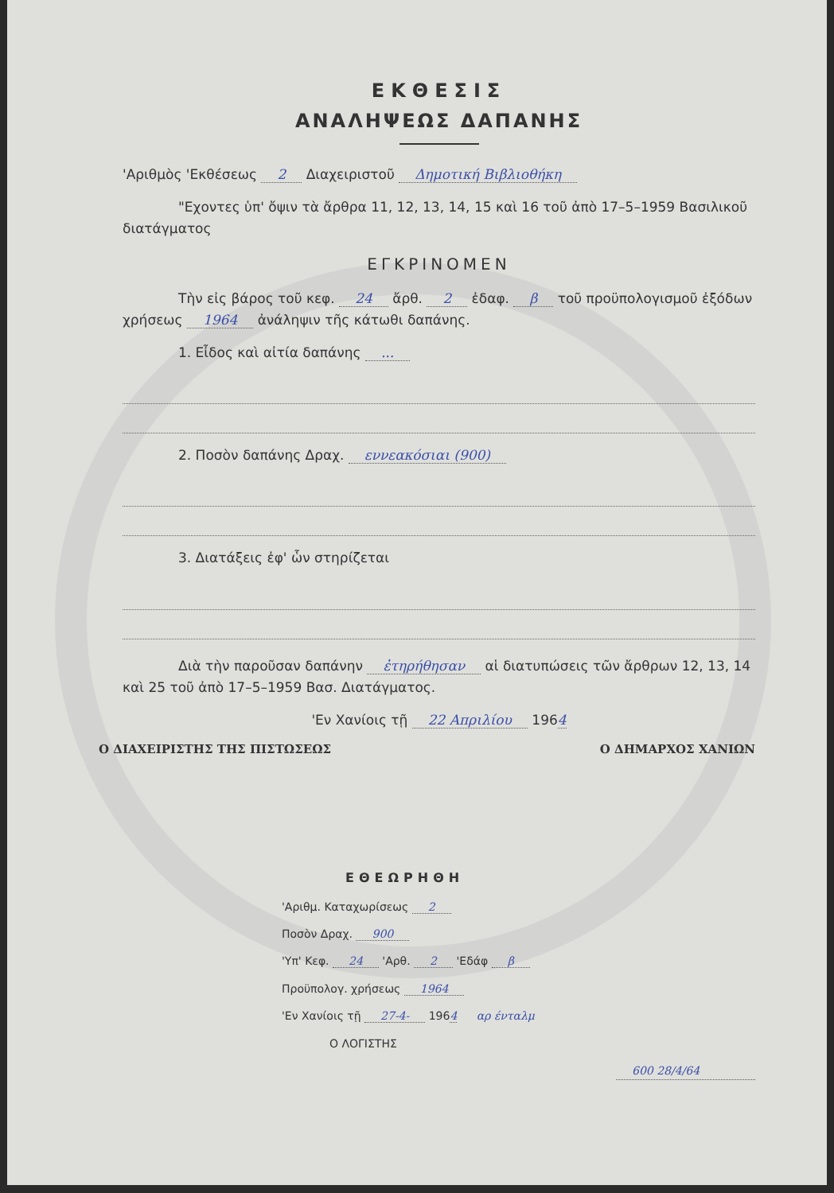ΕΚΘΕΣΙΣ
ΑΝΑΛΗΨΕΩΣ ΔΑΠΑΝΗΣ
'Αριθμὸς 'Εκθέσεως 2 Διαχειριστοῦ Δημοτική Βιβλιοθήκη
"Εχοντες ὑπ' ὄψιν τὰ ἄρθρα 11, 12, 13, 14, 15 καὶ 16 τοῦ ἀπὸ 17–5–1959 Βασιλικοῦ διατάγματος
ΕΓΚΡΙΝΟΜΕΝ
Τὴν εἰς βάρος τοῦ κεφ. 24 ἄρθ. 2 ἐδαφ. β τοῦ προϋπολογισμοῦ ἐξόδων χρήσεως 1964 ἀνάληψιν τῆς κάτωθι δαπάνης.
1. Εἶδος καὶ αἰτία δαπάνης ...
2. Ποσὸν δαπάνης Δραχ. εννεακόσιαι (900)
3. Διατάξεις ἐφ' ὧν στηρίζεται
Διὰ τὴν παροῦσαν δαπάνην ἐτηρήθησαν αἱ διατυπώσεις τῶν ἄρθρων 12, 13, 14 καὶ 25 τοῦ ἀπὸ 17–5–1959 Βασ. Διατάγματος.
'Εν Χανίοις τῇ 22 Απριλίου 1964
Ο ΔΙΑΧΕΙΡΙΣΤΗΣ ΤΗΣ ΠΙΣΤΩΣΕΩΣ Ο ΔΗΜΑΡΧΟΣ ΧΑΝΙΩΝ
ΕΘΕΩΡΗΘΗ
'Αριθμ. Καταχωρίσεως 2
Ποσὸν Δραχ. 900
'Υπ' Κεφ. 24 'Αρθ. 2 'Εδάφ β
Προϋπολογ. χρήσεως 1964
'Εν Χανίοις τῇ 27-4- 1964 αρ ένταλμ
Ο ΛΟΓΙΣΤΗΣ
600 28/4/64